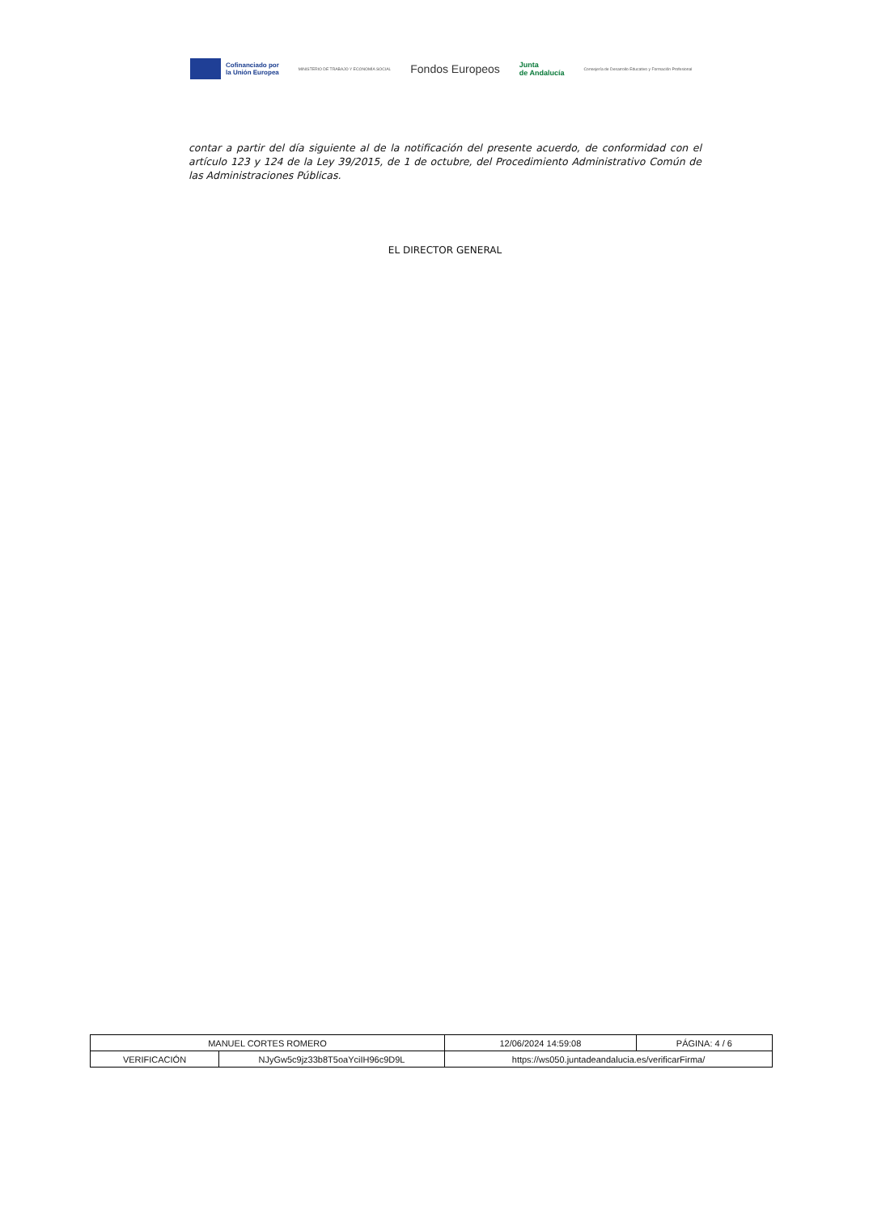Cofinanciado por
la Unión Europea
MINISTERIO DE TRABAJO Y ECONOMÍA SOCIAL
Fondos Europeos
Junta
de Andalucía
Consejería de Desarrollo Educativo y Formación Profesional
contar a partir del día siguiente al de la notificación del presente acuerdo, de conformidad con el artículo 123 y 124 de la Ley 39/2015, de 1 de octubre, del Procedimiento Administrativo Común de las Administraciones Públicas.
EL DIRECTOR GENERAL
| MANUEL CORTES ROMERO | | | 12/06/2024 14:59:08 | PÁGINA: 4 / 6 |
| VERIFICACIÓN | NJyGw5c9jz33b8T5oaYciIH96c9D9L | https://ws050.juntadeandalucia.es/verificarFirma/ | | |